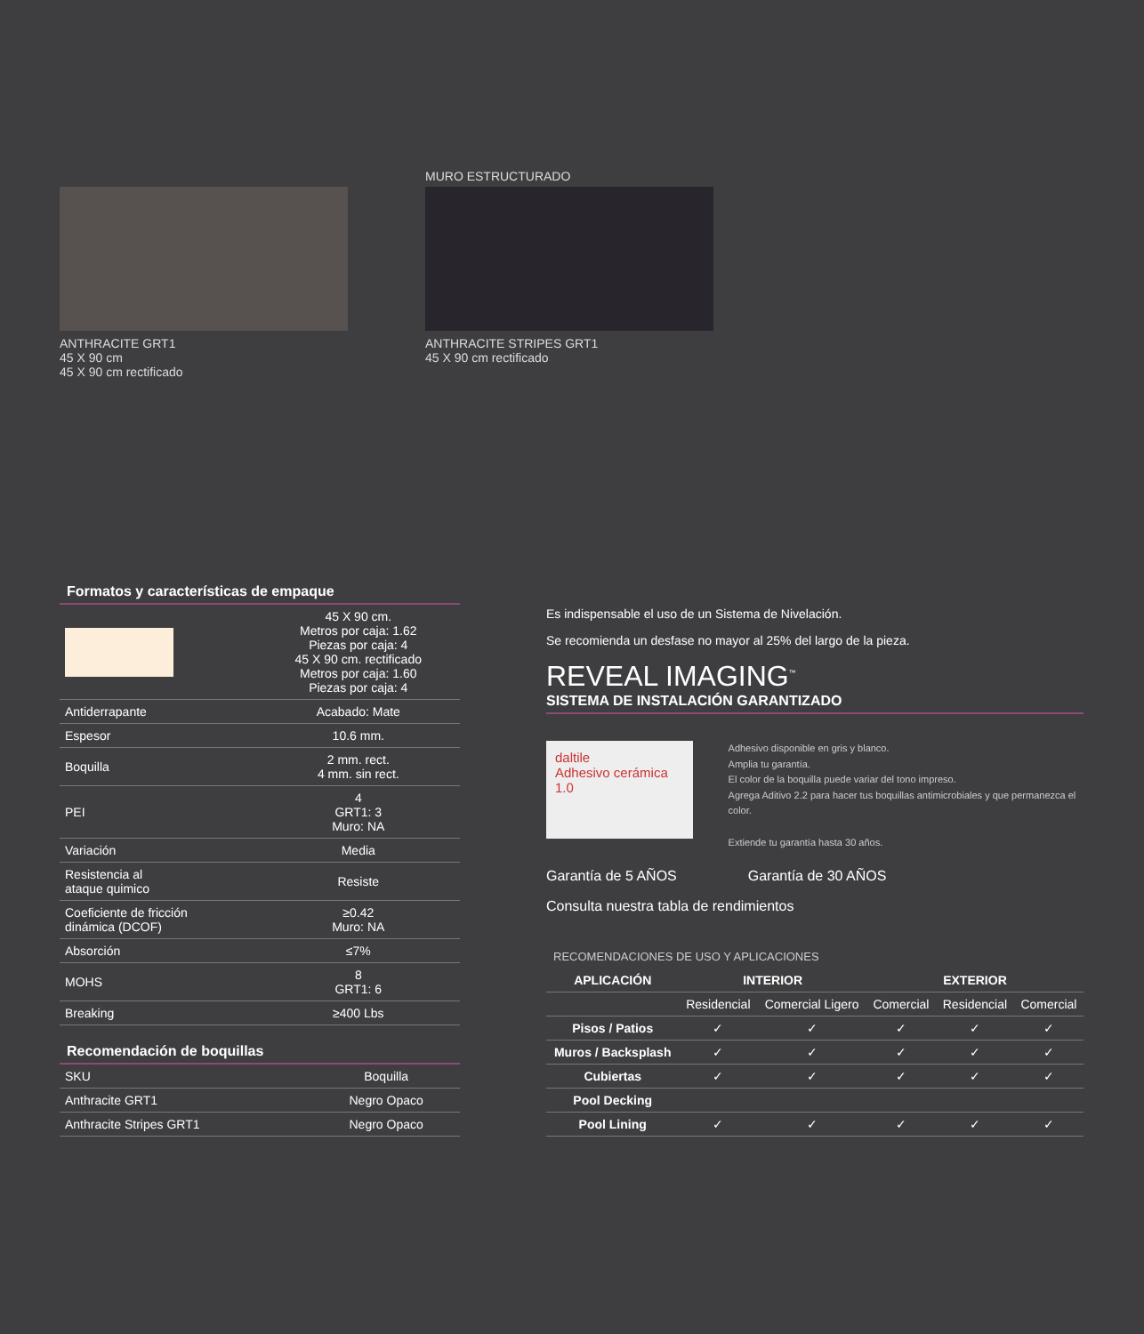ANTHRACITE GRT1
45 X 90 cm
45 X 90 cm rectificado
MURO ESTRUCTURADO
ANTHRACITE STRIPES GRT1
45 X 90 cm rectificado
Formatos y características de empaque
| | 45 X 90 cm. Metros por caja: 1.62 Piezas por caja: 4 45 X 90 cm. rectificado Metros por caja: 1.60 Piezas por caja: 4 |
| Antiderrapante | Acabado: Mate |
| Espesor | 10.6 mm. |
| Boquilla | 2 mm. rect. 4 mm. sin rect. |
| PEI | 4 GRT1: 3 Muro: NA |
| Variación | Media |
| Resistencia al ataque quimico | Resiste |
| Coeficiente de fricción dinámica (DCOF) | ≥0.42 Muro: NA |
| Absorción | ≤7% |
| MOHS | 8 GRT1: 6 |
| Breaking | ≥400 Lbs |
Recomendación de boquillas
| SKU | Boquilla |
| Anthracite GRT1 | Negro Opaco |
| Anthracite Stripes GRT1 | Negro Opaco |
Es indispensable el uso de un Sistema de Nivelación.
Se recomienda un desfase no mayor al 25% del largo de la pieza.
REVEAL IMAGING<sup>™</sup>
SISTEMA DE INSTALACIÓN GARANTIZADO
daltile
Adhesivo cerámica 1.0
Adhesivo disponible en gris y blanco.
Amplia tu garantía.
El color de la boquilla puede variar del tono impreso.
Agrega Aditivo 2.2 para hacer tus boquillas antimicrobiales y que permanezca el color.
Extiende tu garantía hasta 30 años.
Garantía de 5 AÑOS Garantía de 30 AÑOS
Consulta nuestra tabla de rendimientos
RECOMENDACIONES DE USO Y APLICACIONES
| APLICACIÓN | INTERIOR | | EXTERIOR | | |
| --- | --- | --- | --- | --- | --- |
| | Residencial | Comercial Ligero | Comercial | Residencial | Comercial |
| Pisos / Patios | ✓ | ✓ | ✓ | ✓ | ✓ |
| Muros / Backsplash | ✓ | ✓ | ✓ | ✓ | ✓ |
| Cubiertas | ✓ | ✓ | ✓ | ✓ | ✓ |
| Pool Decking | | | | | |
| Pool Lining | ✓ | ✓ | ✓ | ✓ | ✓ |